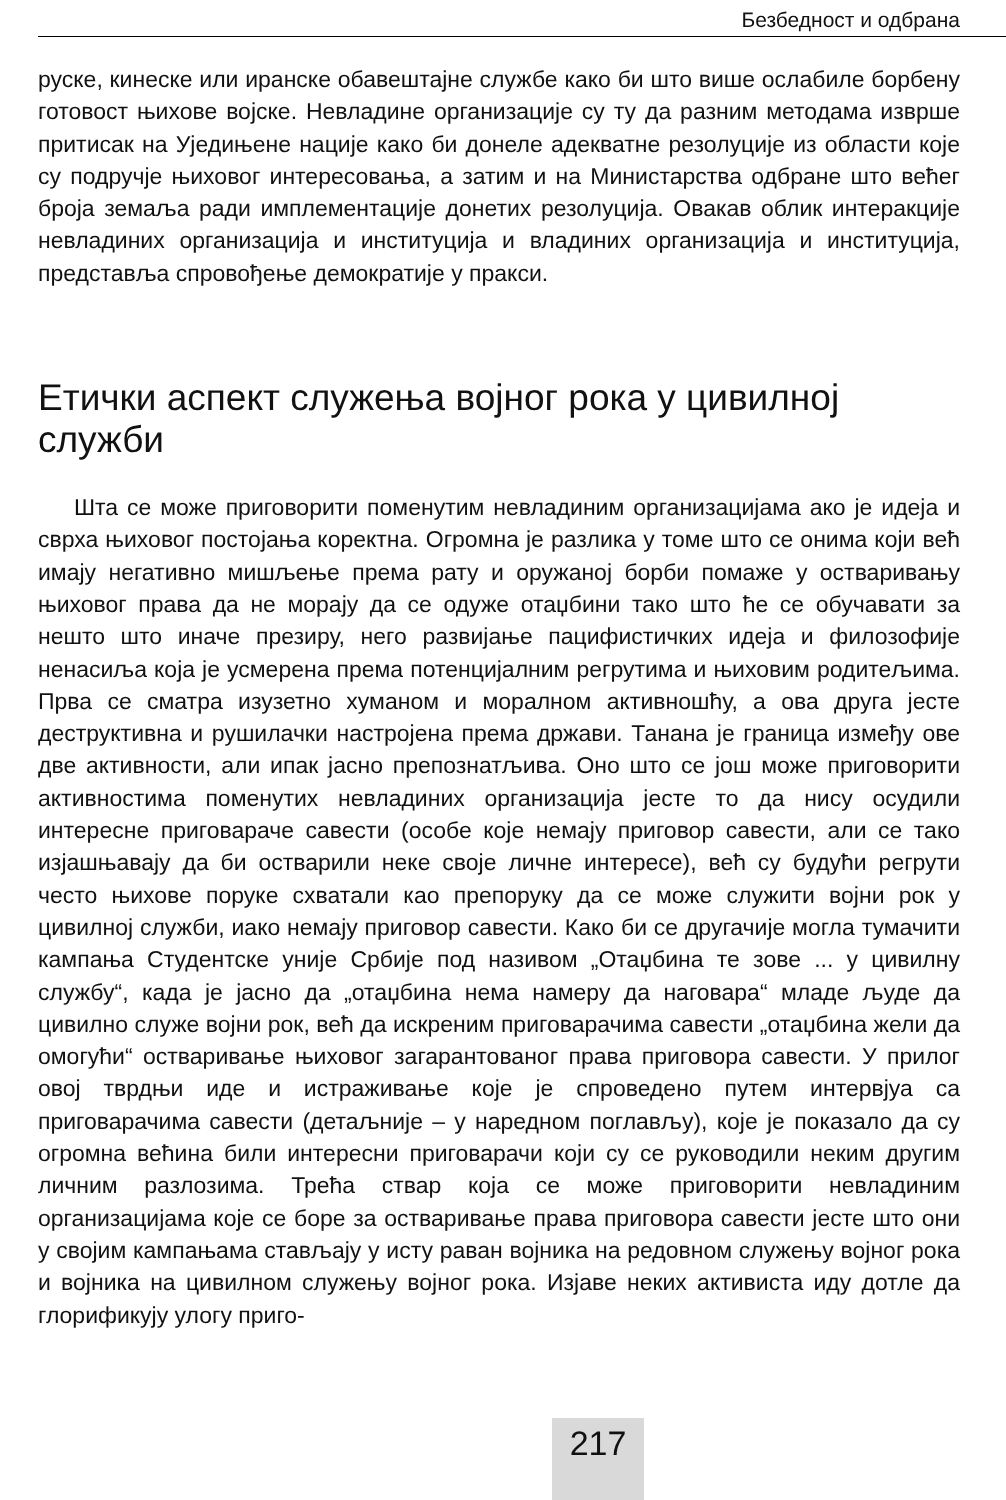Безбедност и одбрана
руске, кинеске или иранске обавештајне службе како би што више ослабиле борбену готовост њихове војске. Невладине организације су ту да разним методама изврше притисак на Уједињене нације како би донеле адекватне резолуције из области које су подручје њиховог интересовања, а затим и на Министарства одбране што већег броја земаља ради имплементације донетих резолуција. Овакав облик интеракције невладиних организација и институција и владиних организација и институција, представља спровођење демократије у пракси.
Етички аспект служења војног рока у цивилној служби
Шта се може приговорити поменутим невладиним организацијама ако је идеја и сврха њиховог постојања коректна. Огромна је разлика у томе што се онима који већ имају негативно мишљење према рату и оружаној борби помаже у остваривању њиховог права да не морају да се одуже отаџбини тако што ће се обучавати за нешто што иначе презиру, него развијање пацифистичких идеја и филозофије ненасиља која је усмерена према потенцијалним регрутима и њиховим родитељима. Прва се сматра изузетно хуманом и моралном активношћу, а ова друга јесте деструктивна и рушилачки настројена према држави. Танана је граница између ове две активности, али ипак јасно препознатљива. Оно што се још може приговорити активностима поменутих невладиних организација јесте то да нису осудили интересне приговараче савести (особе које немају приговор савести, али се тако изјашњавају да би остварили неке своје личне интересе), већ су будући регрути често њихове поруке схватали као препоруку да се може служити војни рок у цивилној служби, иако немају приговор савести. Како би се другачије могла тумачити кампања Студентске уније Србије под називом „Отаџбина те зове ... у цивилну службу“, када је јасно да „отаџбина нема намеру да наговара“ младе људе да цивилно служе војни рок, већ да искреним приговарачима савести „отаџбина жели да омогући“ остваривање њиховог загарантованог права приговора савести. У прилог овој тврдњи иде и истраживање које је спроведено путем интервјуа са приговарачима савести (детаљније – у наредном поглављу), које је показало да су огромна већина били интересни приговарачи који су се руководили неким другим личним разлозима. Трећа ствар која се може приговорити невладиним организацијама које се боре за остваривање права приговора савести јесте што они у својим кампањама стављају у исту раван војника на редовном служењу војног рока и војника на цивилном служењу војног рока. Изјаве неких активиста иду дотле да глорификују улогу приго-
217